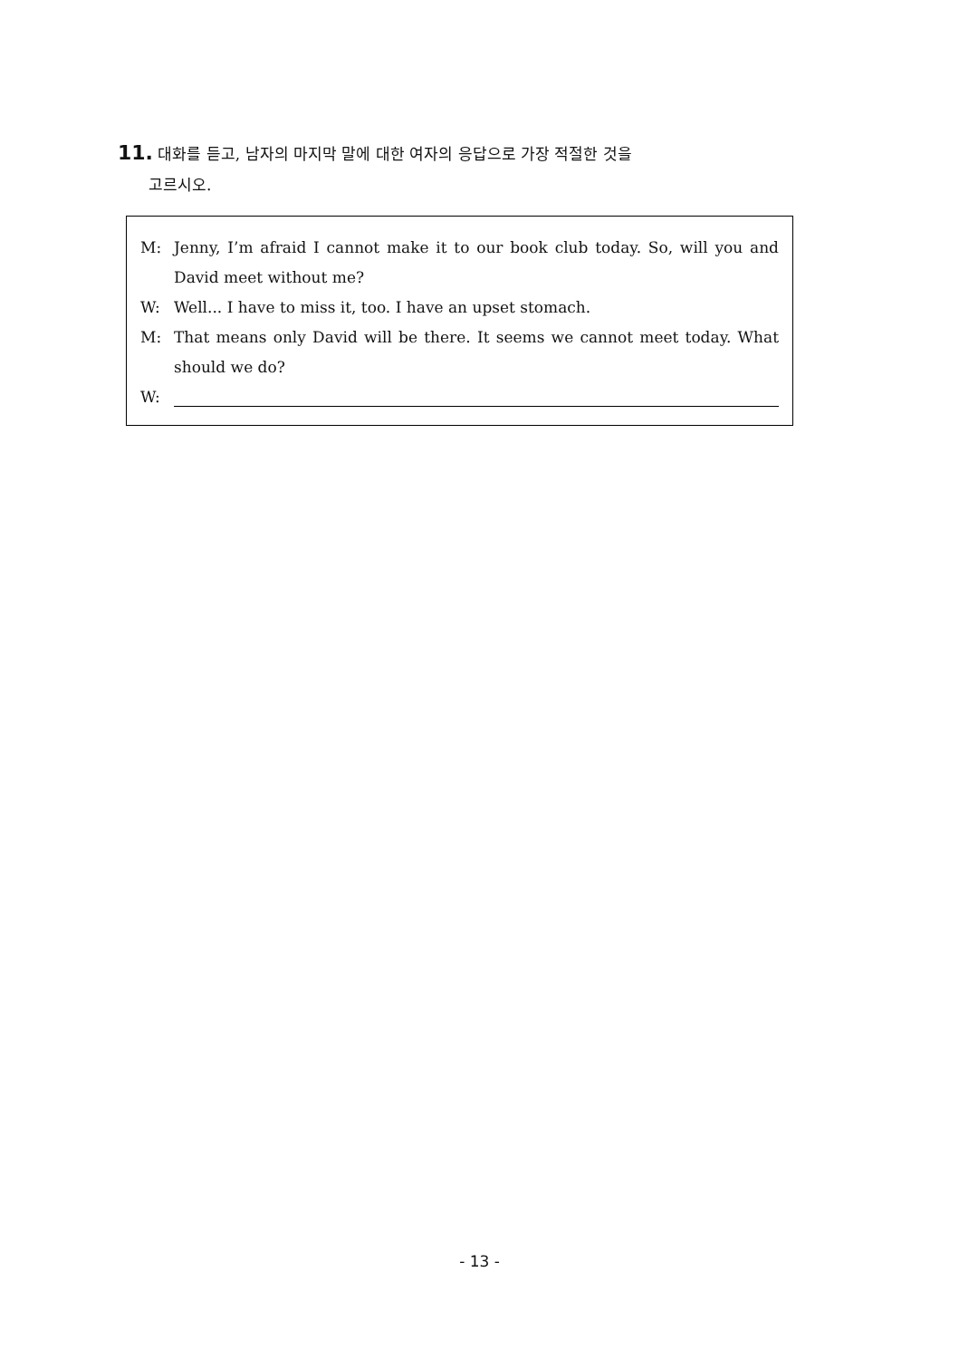11. 대화를 듣고, 남자의 마지막 말에 대한 여자의 응답으로 가장 적절한 것을
고르시오.
M: Jenny, I’m afraid I cannot make it to our book club today. So, will you and David meet without me?
W: Well... I have to miss it, too. I have an upset stomach.
M: That means only David will be there. It seems we cannot meet today. What should we do?
W:
- 13 -